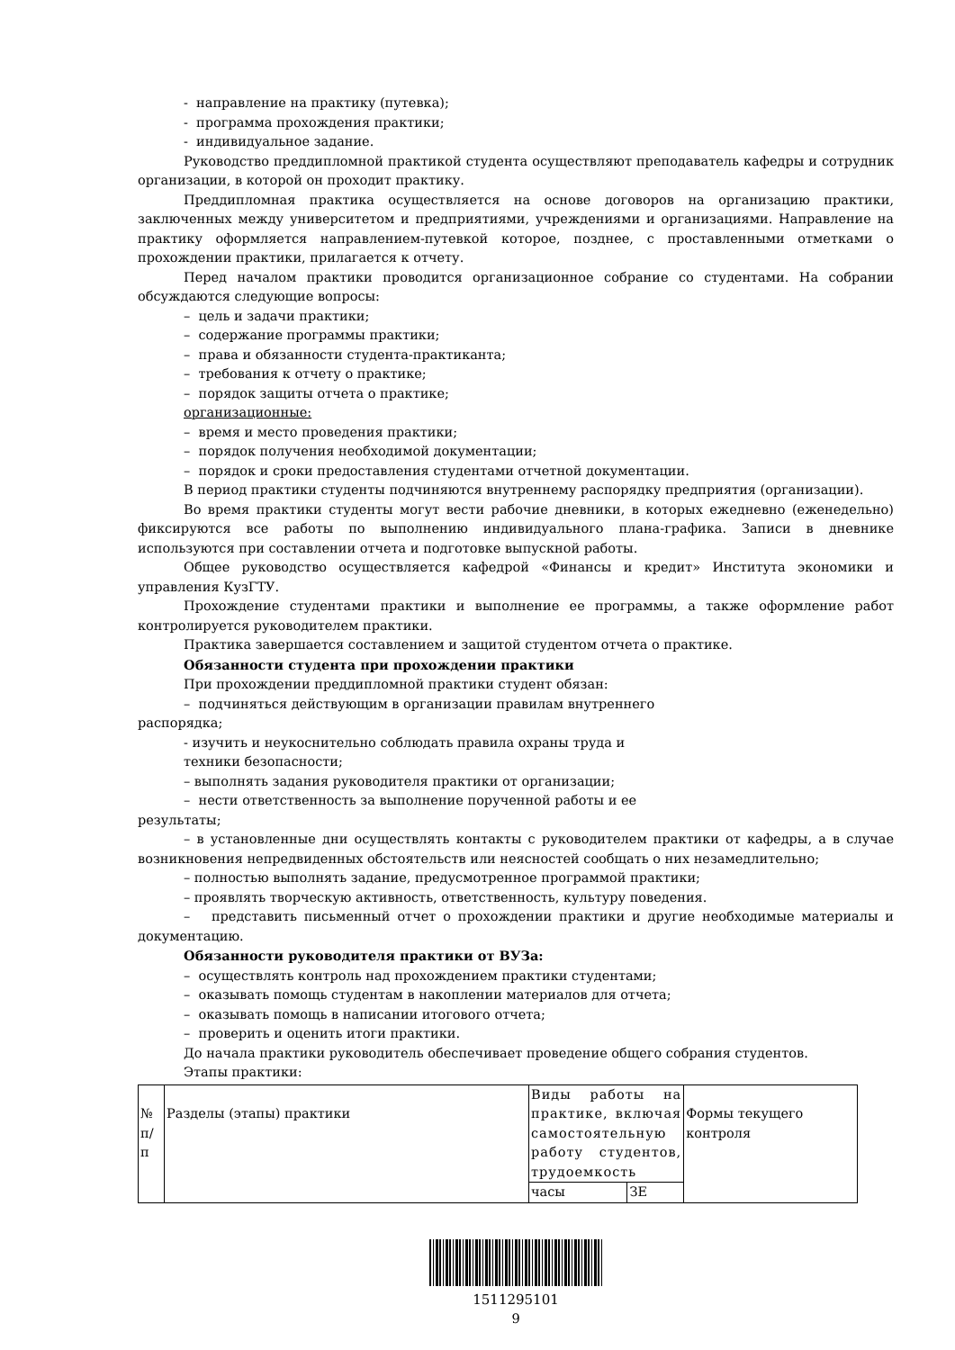- направление на практику (путевка);
- программа прохождения практики;
- индивидуальное задание.
Руководство преддипломной практикой студента осуществляют преподаватель кафедры и сотрудник организации, в которой он проходит практику.
Преддипломная практика осуществляется на основе договоров на организацию практики, заключенных между университетом и предприятиями, учреждениями и организациями. Направление на практику оформляется направлением-путевкой которое, позднее, с проставленными отметками о прохождении практики, прилагается к отчету.
Перед началом практики проводится организационное собрание со студентами. На собрании обсуждаются следующие вопросы:
– цель и задачи практики;
– содержание программы практики;
– права и обязанности студента-практиканта;
– требования к отчету о практике;
– порядок защиты отчета о практике;
организационные:
– время и место проведения практики;
– порядок получения необходимой документации;
– порядок и сроки предоставления студентами отчетной документации.
В период практики студенты подчиняются внутреннему распорядку предприятия (организации).
Во время практики студенты могут вести рабочие дневники, в которых ежедневно (еженедельно) фиксируются все работы по выполнению индивидуального плана-графика. Записи в дневнике используются при составлении отчета и подготовке выпускной работы.
Общее руководство осуществляется кафедрой «Финансы и кредит» Института экономики и управления КузГТУ.
Прохождение студентами практики и выполнение ее программы, а также оформление работ контролируется руководителем практики.
Практика завершается составлением и защитой студентом отчета о практике.
Обязанности студента при прохождении практики
При прохождении преддипломной практики студент обязан:
– подчиняться действующим в организации правилам внутреннего
распорядка;
- изучить и неукоснительно соблюдать правила охраны труда и
техники безопасности;
– выполнять задания руководителя практики от организации;
– нести ответственность за выполнение порученной работы и ее
результаты;
– в установленные дни осуществлять контакты с руководителем практики от кафедры, а в случае возникновения непредвиденных обстоятельств или неясностей сообщать о них незамедлительно;
– полностью выполнять задание, предусмотренное программой практики;
– проявлять творческую активность, ответственность, культуру поведения.
– представить письменный отчет о прохождении практики и другие необходимые материалы и документацию.
Обязанности руководителя практики от ВУЗа:
– осуществлять контроль над прохождением практики студентами;
– оказывать помощь студентам в накоплении материалов для отчета;
– оказывать помощь в написании итогового отчета;
– проверить и оценить итоги практики.
До начала практики руководитель обеспечивает проведение общего собрания студентов.
Этапы практики:
| № п/п | Разделы (этапы) практики | Виды работы на практике, включая самостоятельную работу студентов, трудоемкость | | Формы текущего контроля |
| | | часы | ЗЕ | |
1511295101
9